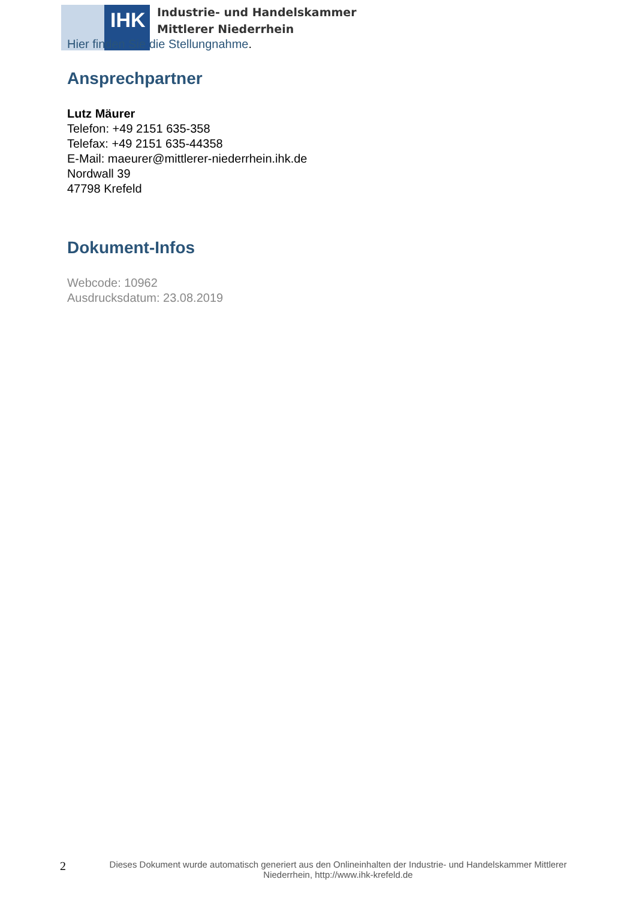IHK
Industrie- und Handelskammer
Mittlerer Niederrhein
Hier finden Sie die Stellungnahme.
Ansprechpartner
Lutz Mäurer
Telefon: +49 2151 635-358
Telefax: +49 2151 635-44358
E-Mail: maeurer@mittlerer-niederrhein.ihk.de
Nordwall 39
47798 Krefeld
Dokument-Infos
Webcode: 10962
Ausdrucksdatum: 23.08.2019
2
Dieses Dokument wurde automatisch generiert aus den Onlineinhalten der Industrie- und Handelskammer Mittlerer Niederrhein, http://www.ihk-krefeld.de